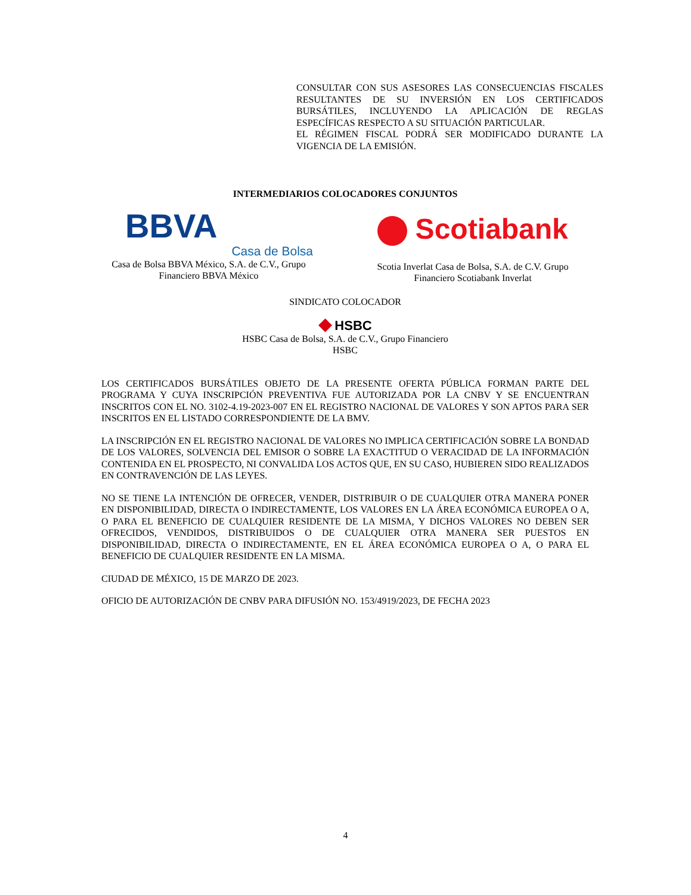CONSULTAR CON SUS ASESORES LAS CONSECUENCIAS FISCALES RESULTANTES DE SU INVERSIÓN EN LOS CERTIFICADOS BURSÁTILES, INCLUYENDO LA APLICACIÓN DE REGLAS ESPECÍFICAS RESPECTO A SU SITUACIÓN PARTICULAR.
EL RÉGIMEN FISCAL PODRÁ SER MODIFICADO DURANTE LA VIGENCIA DE LA EMISIÓN.
INTERMEDIARIOS COLOCADORES CONJUNTOS
BBVA
Casa de Bolsa
Casa de Bolsa BBVA México, S.A. de C.V., Grupo Financiero BBVA México
Scotiabank
Scotia Inverlat Casa de Bolsa, S.A. de C.V. Grupo Financiero Scotiabank Inverlat
SINDICATO COLOCADOR
◆ HSBC
HSBC Casa de Bolsa, S.A. de C.V., Grupo Financiero HSBC
LOS CERTIFICADOS BURSÁTILES OBJETO DE LA PRESENTE OFERTA PÚBLICA FORMAN PARTE DEL PROGRAMA Y CUYA INSCRIPCIÓN PREVENTIVA FUE AUTORIZADA POR LA CNBV Y SE ENCUENTRAN INSCRITOS CON EL NO. 3102-4.19-2023-007 EN EL REGISTRO NACIONAL DE VALORES Y SON APTOS PARA SER INSCRITOS EN EL LISTADO CORRESPONDIENTE DE LA BMV.
LA INSCRIPCIÓN EN EL REGISTRO NACIONAL DE VALORES NO IMPLICA CERTIFICACIÓN SOBRE LA BONDAD DE LOS VALORES, SOLVENCIA DEL EMISOR O SOBRE LA EXACTITUD O VERACIDAD DE LA INFORMACIÓN CONTENIDA EN EL PROSPECTO, NI CONVALIDA LOS ACTOS QUE, EN SU CASO, HUBIEREN SIDO REALIZADOS EN CONTRAVENCIÓN DE LAS LEYES.
NO SE TIENE LA INTENCIÓN DE OFRECER, VENDER, DISTRIBUIR O DE CUALQUIER OTRA MANERA PONER EN DISPONIBILIDAD, DIRECTA O INDIRECTAMENTE, LOS VALORES EN LA ÁREA ECONÓMICA EUROPEA O A, O PARA EL BENEFICIO DE CUALQUIER RESIDENTE DE LA MISMA, Y DICHOS VALORES NO DEBEN SER OFRECIDOS, VENDIDOS, DISTRIBUIDOS O DE CUALQUIER OTRA MANERA SER PUESTOS EN DISPONIBILIDAD, DIRECTA O INDIRECTAMENTE, EN EL ÁREA ECONÓMICA EUROPEA O A, O PARA EL BENEFICIO DE CUALQUIER RESIDENTE EN LA MISMA.
CIUDAD DE MÉXICO, 15 DE MARZO DE 2023.
OFICIO DE AUTORIZACIÓN DE CNBV PARA DIFUSIÓN NO. 153/4919/2023, DE FECHA 2023
4